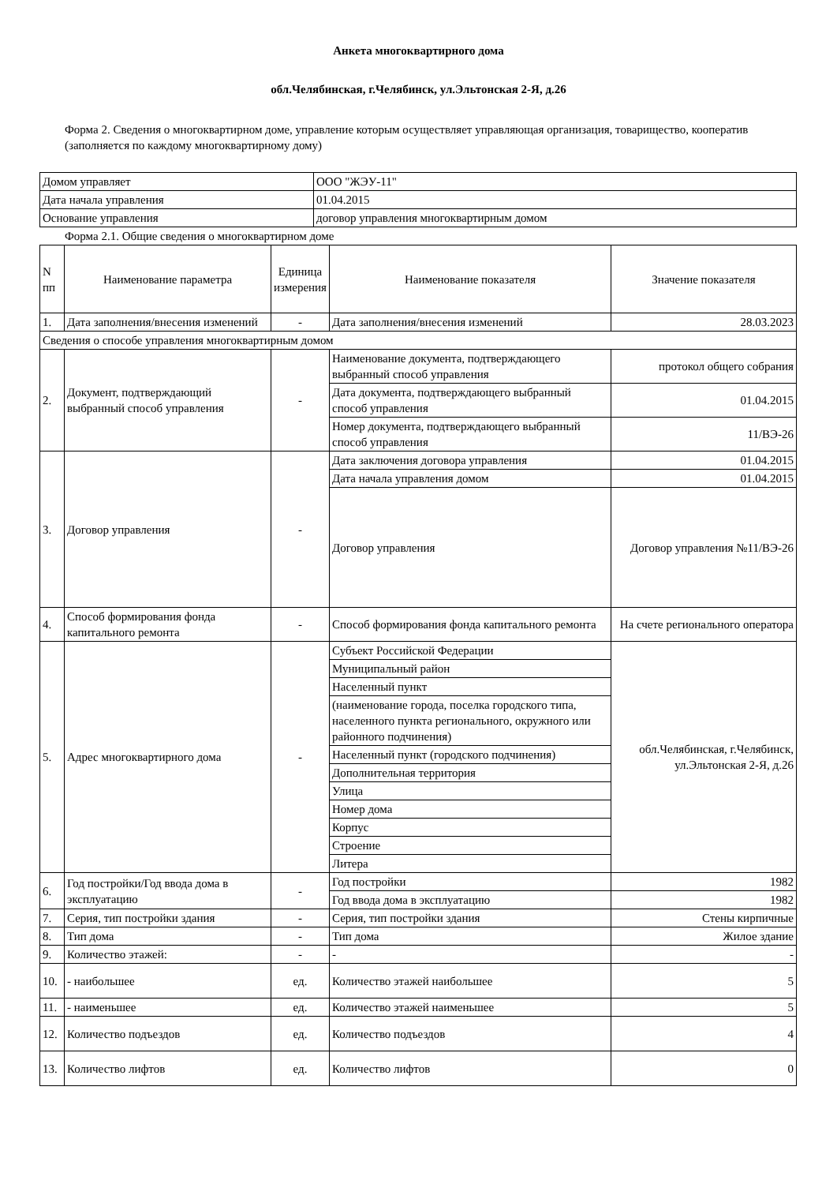Анкета многоквартирного дома
обл.Челябинская, г.Челябинск, ул.Эльтонская 2-Я, д.26
Форма 2. Сведения о многоквартирном доме, управление которым осуществляет управляющая организация, товарищество, кооператив (заполняется по каждому многоквартирному дому)
| Домом управляет | ООО "ЖЭУ-11" |
| Дата начала управления | 01.04.2015 |
| Основание управления | договор управления многоквартирным домом |
Форма 2.1. Общие сведения о многоквартирном доме
| N пп | Наименование параметра | Единица измерения | Наименование показателя | Значение показателя |
| --- | --- | --- | --- | --- |
| 1. | Дата заполнения/внесения изменений | - | Дата заполнения/внесения изменений | 28.03.2023 |
| Сведения о способе управления многоквартирным домом | | | | |
| 2. | Документ, подтверждающий выбранный способ управления | - | Наименование документа, подтверждающего выбранный способ управления | протокол общего собрания |
| | | | Дата документа, подтверждающего выбранный способ управления | 01.04.2015 |
| | | | Номер документа, подтверждающего выбранный способ управления | 11/ВЭ-26 |
| 3. | Договор управления | - | Дата заключения договора управления | 01.04.2015 |
| | | | Дата начала управления домом | 01.04.2015 |
| | | | Договор управления | Договор управления №11/ВЭ-26 |
| 4. | Способ формирования фонда капитального ремонта | - | Способ формирования фонда капитального ремонта | На счете регионального оператора |
| 5. | Адрес многоквартирного дома | - | Субъект Российской Федерации | обл.Челябинская, г.Челябинск, ул.Эльтонская 2-Я, д.26 |
| | | | Муниципальный район | |
| | | | Населенный пункт | |
| | | | (наименование города, поселка городского типа, населенного пункта регионального, окружного или районного подчинения) | |
| | | | Населенный пункт (городского подчинения) | |
| | | | Дополнительная территория | |
| | | | Улица | |
| | | | Номер дома | |
| | | | Корпус | |
| | | | Строение | |
| | | | Литера | |
| 6. | Год постройки/Год ввода дома в эксплуатацию | - | Год постройки | 1982 |
| | | | Год ввода дома в эксплуатацию | 1982 |
| 7. | Серия, тип постройки здания | - | Серия, тип постройки здания | Стены кирпичные |
| 8. | Тип дома | - | Тип дома | Жилое здание |
| 9. | Количество этажей: | - | - | - |
| 10. | - наибольшее | ед. | Количество этажей наибольшее | 5 |
| 11. | - наименьшее | ед. | Количество этажей наименьшее | 5 |
| 12. | Количество подъездов | ед. | Количество подъездов | 4 |
| 13. | Количество лифтов | ед. | Количество лифтов | 0 |